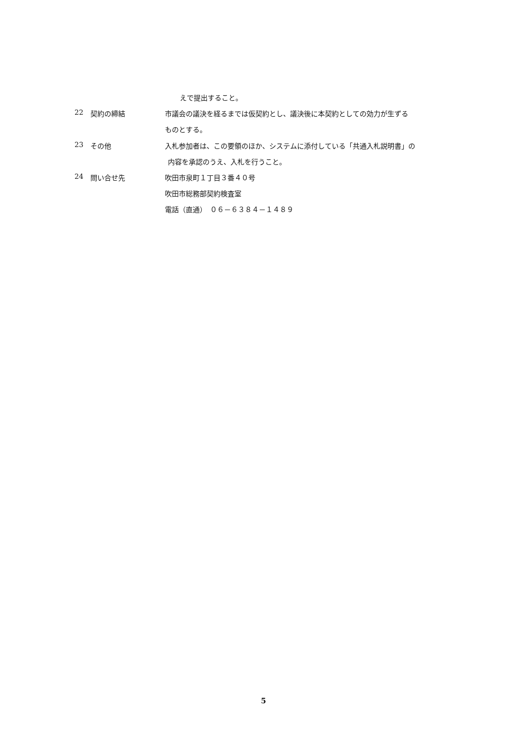えで提出すること。
22 契約の締結 市議会の議決を経るまでは仮契約とし、議決後に本契約としての効力が生ずる
ものとする。
23 その他 入札参加者は、この要領のほか、システムに添付している「共通入札説明書」の
内容を承認のうえ、入札を行うこと。
24 問い合せ先 吹田市泉町１丁目３番４０号
吹田市総務部契約検査室
電話（直通）　０６－６３８４－１４８９
5